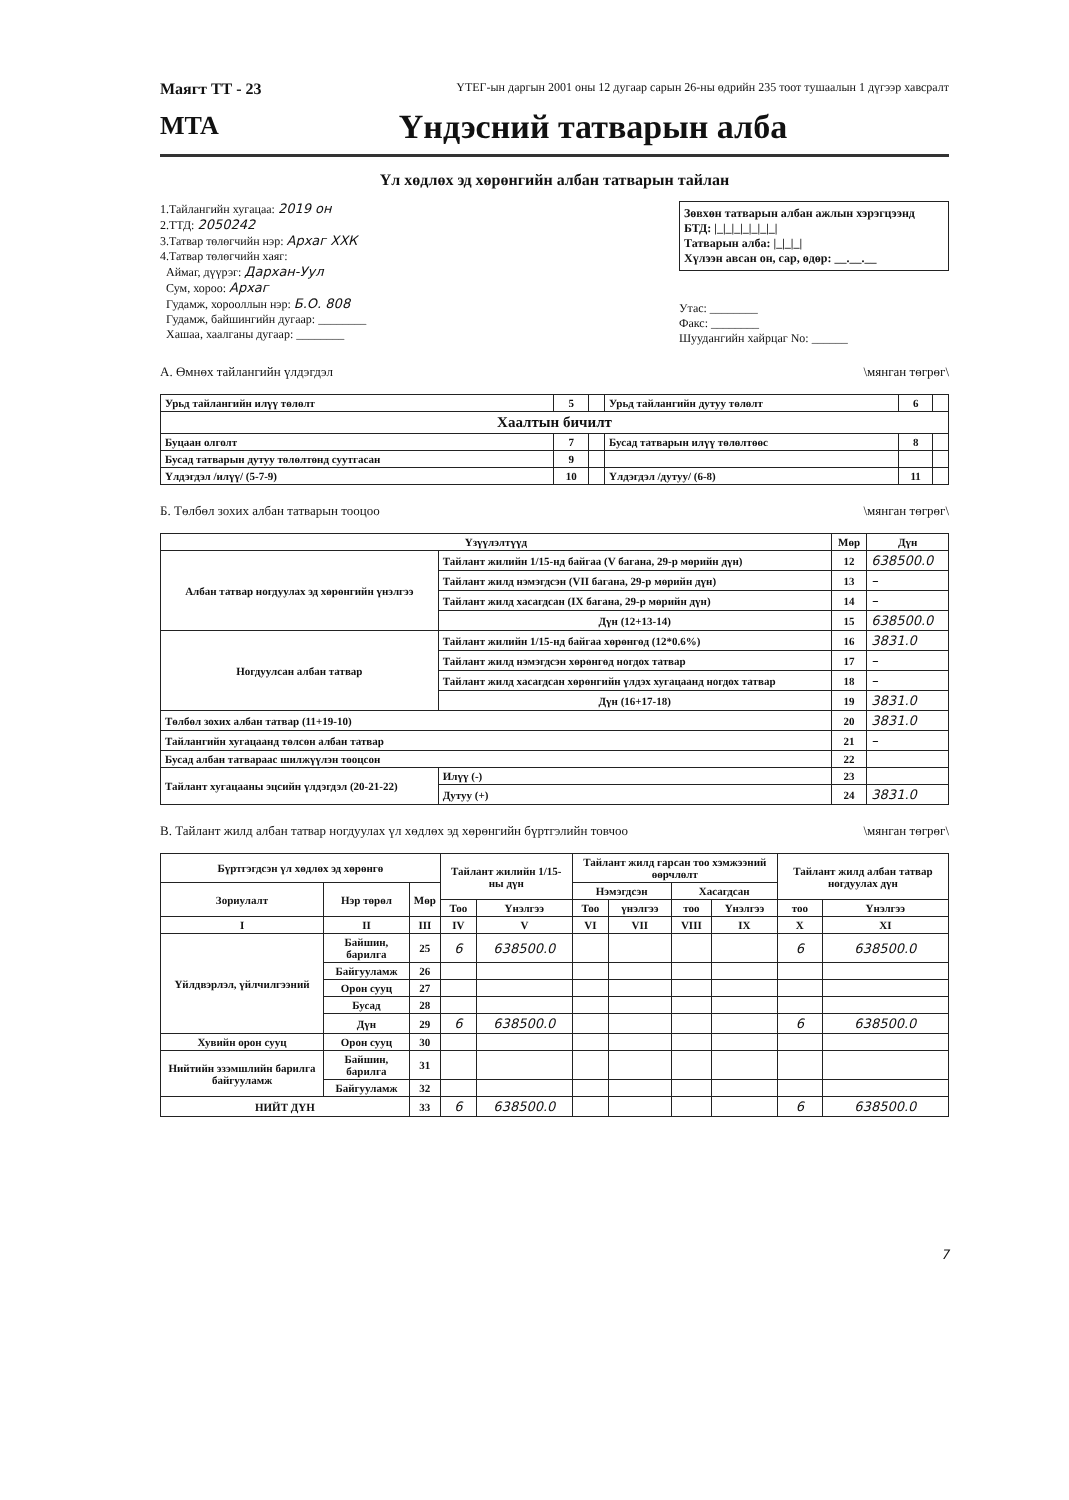Маягт ТТ - 23 ҮТЕГ-ын даргын 2001 оны 12 дугаар сарын 26-ны өдрийн 235 тоот тушаалын 1 дүгээр хавсралт
MTA
Үндэсний татварын алба
Үл хөдлөх эд хөрөнгийн албан татварын тайлан
1.Тайлангийн хугацаа: 2019 он
2.ТТД: 2050242
3.Татвар төлөгчийн нэр: Архаг ХХК
4.Татвар төлөгчийн хаяг:
Аймаг, дүүрэг: Дархан-Уул
Сум, хороо: Архаг
Гудамж, хорооллын нэр: Б.О. 808
Гудамж, байшингийн дугаар: ________
Хашаа, хаалганы дугаар: ________
Зөвхөн татварын албан ажлын хэрэгцээнд
БТД: |_|_|_|_|_|_|_|
Татварын алба: |_|_|_|
Хүлээн авсан он, сар, өдөр: __.__.__
Утас: ________
Факс: ________
Шуудангийн хайрцаг No: ______
А. Өмнөх тайлангийн үлдэгдэл \мянган төгрөг\
| Урьд тайлангийн илүү төлөлт | 5 | | Урьд тайлангийн дутуу төлөлт | 6 | |
| Хаалтын бичилт | | | | | |
| Буцаан олголт | 7 | | Бусад татварын илүү төлөлтөөс | 8 | |
| Бусад татварын дутуу төлөлтөнд суутгасан | 9 | | | | |
| Үлдэгдэл /илүү/ (5-7-9) | 10 | | Үлдэгдэл /дутуу/ (6-8) | 11 | |
Б. Төлбөл зохих албан татварын тооцоо \мянган төгрөг\
| Үзүүлэлтүүд | | | Мөр | Дүн |
| --- | --- | --- | --- | --- |
| Албан татвар ногдуулах эд хөрөнгийн үнэлгээ | Тайлант жилийн 1/15-нд байгаа (V багана, 29-р мөрийн дүн) | | 12 | 638500.0 |
| | Тайлант жилд нэмэгдсэн (VII багана, 29-р мөрийн дүн) | | 13 | – |
| | Тайлант жилд хасагдсан (IX багана, 29-р мөрийн дүн) | | 14 | – |
| | Дүн (12+13-14) | | 15 | 638500.0 |
| Ногдуулсан албан татвар | Тайлант жилийн 1/15-нд байгаа хөрөнгөд (12*0.6%) | | 16 | 3831.0 |
| | Тайлант жилд нэмэгдсэн хөрөнгөд ногдох татвар | | 17 | – |
| | Тайлант жилд хасагдсан хөрөнгийн үлдэх хугацаанд ногдох татвар | | 18 | – |
| | Дүн (16+17-18) | | 19 | 3831.0 |
| Төлбөл зохих албан татвар (11+19-10) | | | 20 | 3831.0 |
| Тайлангийн хугацаанд төлсөн албан татвар | | | 21 | – |
| Бусад албан татвараас шилжүүлэн тооцсон | | | 22 | |
| Тайлант хугацааны эцсийн үлдэгдэл (20-21-22) | | Илүү (-) | 23 | |
| | | Дутуу (+) | 24 | 3831.0 |
В. Тайлант жилд албан татвар ногдуулах үл хөдлөх эд хөрөнгийн бүртгэлийн товчоо \мянган төгрөг\
| Бүртгэгдсэн үл хөдлөх эд хөрөнгө | | | Тайлант жилийн 1/15-ны дүн | | Тайлант жилд гарсан тоо хэмжээний өөрчлөлт | | | | Тайлант жилд албан татвар ногдуулах дүн | |
| --- | --- | --- | --- | --- | --- | --- | --- | --- | --- | --- |
| Зориулалт | Нэр төрөл | Мөр | | | Нэмэгдсэн | | Хасагдсан | | | |
| | | | Тоо | Үнэлгээ | Тоо | үнэлгээ | тоо | Үнэлгээ | тоо | Үнэлгээ |
| I | II | III | IV | V | VI | VII | VIII | IX | X | XI |
| Үйлдвэрлэл, үйлчилгээний | Байшин, барилга | 25 | 6 | 638500.0 | | | | | 6 | 638500.0 |
| | Байгууламж | 26 | | | | | | | | |
| | Орон сууц | 27 | | | | | | | | |
| | Бусад | 28 | | | | | | | | |
| | Дүн | 29 | 6 | 638500.0 | | | | | 6 | 638500.0 |
| Хувийн орон сууц | Орон сууц | 30 | | | | | | | | |
| Нийтийн эзэмшлийн барилга байгууламж | Байшин, барилга | 31 | | | | | | | | |
| | Байгууламж | 32 | | | | | | | | |
| НИЙТ ДҮН | | 33 | 6 | 638500.0 | | | | | 6 | 638500.0 |
7